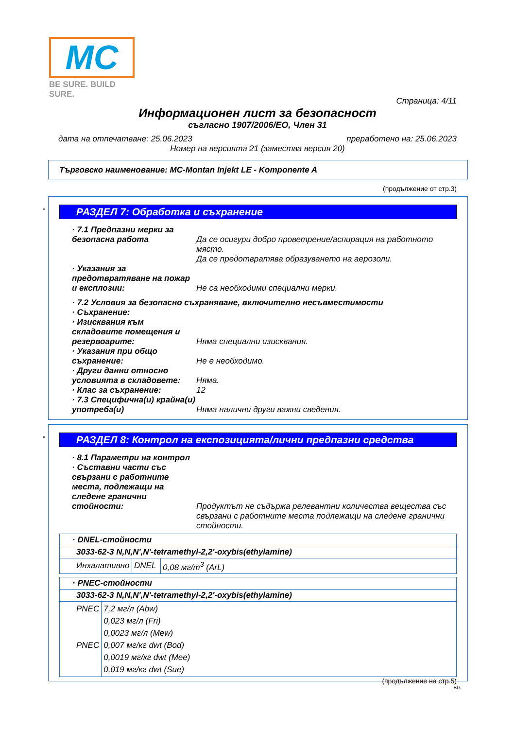MC
BE SURE. BUILD SURE.
Страница: 4/11
Информационен лист за безопасност
съгласно 1907/2006/ЕО, Член 31
дата на отпечатване: 25.06.2023 преработено на: 25.06.2023
Номер на версията 21 (замества версия 20)
Търговско наименование: MC-Montan Injekt LE - Komponente A
(продължение от стр.3)
*
РАЗДЕЛ 7: Обработка и съхранение
· 7.1 Предпазни мерки за безопасна работа
Да се осигури добро проветрение/аспирация на работното място.
Да се предотвратява образуването на аерозоли.
· Указания за предотвратяване на пожар и експлозии:
Не са необходими специални мерки.
· 7.2 Условия за безопасно съхраняване, включително несъвместимости
· Съхранение:
· Изисквания към складовите помещения и резервоарите:
Няма специални изисквания.
· Указания при общо съхранение:
Не е необходимо.
· Други данни относно условията в складовете:
Няма.
· Клас за съхранение: 12
· 7.3 Специфична(и) крайна(и) употреба(и)
Няма налични други важни сведения.
*
РАЗДЕЛ 8: Контрол на експозицията/лични предпазни средства
· 8.1 Параметри на контрол
· Съставни части със свързани с работните места, подлежащи на следене гранични стойности:
Продуктът не съдържа релевантни количества вещества със свързани с работните места подлежащи на следене гранични стойности.
| · DNEL-стойности | | |
| 3033-62-3 N,N,N',N'-tetramethyl-2,2'-oxybis(ethylamine) | | |
| Инхалативно | DNEL | 0,08 мг/m<sup>3</sup> (ArL) |
| · PNEC-стойности | |
| 3033-62-3 N,N,N',N'-tetramethyl-2,2'-oxybis(ethylamine) | |
| PNEC PNEC | 7,2 мг/л (Abw) 0,023 мг/л (Fri) 0,0023 мг/л (Mew) 0,007 мг/кг dwt (Bod) 0,0019 мг/кг dwt (Mee) 0,019 мг/кг dwt (Sue) |
(продължение на стр.5)
BG